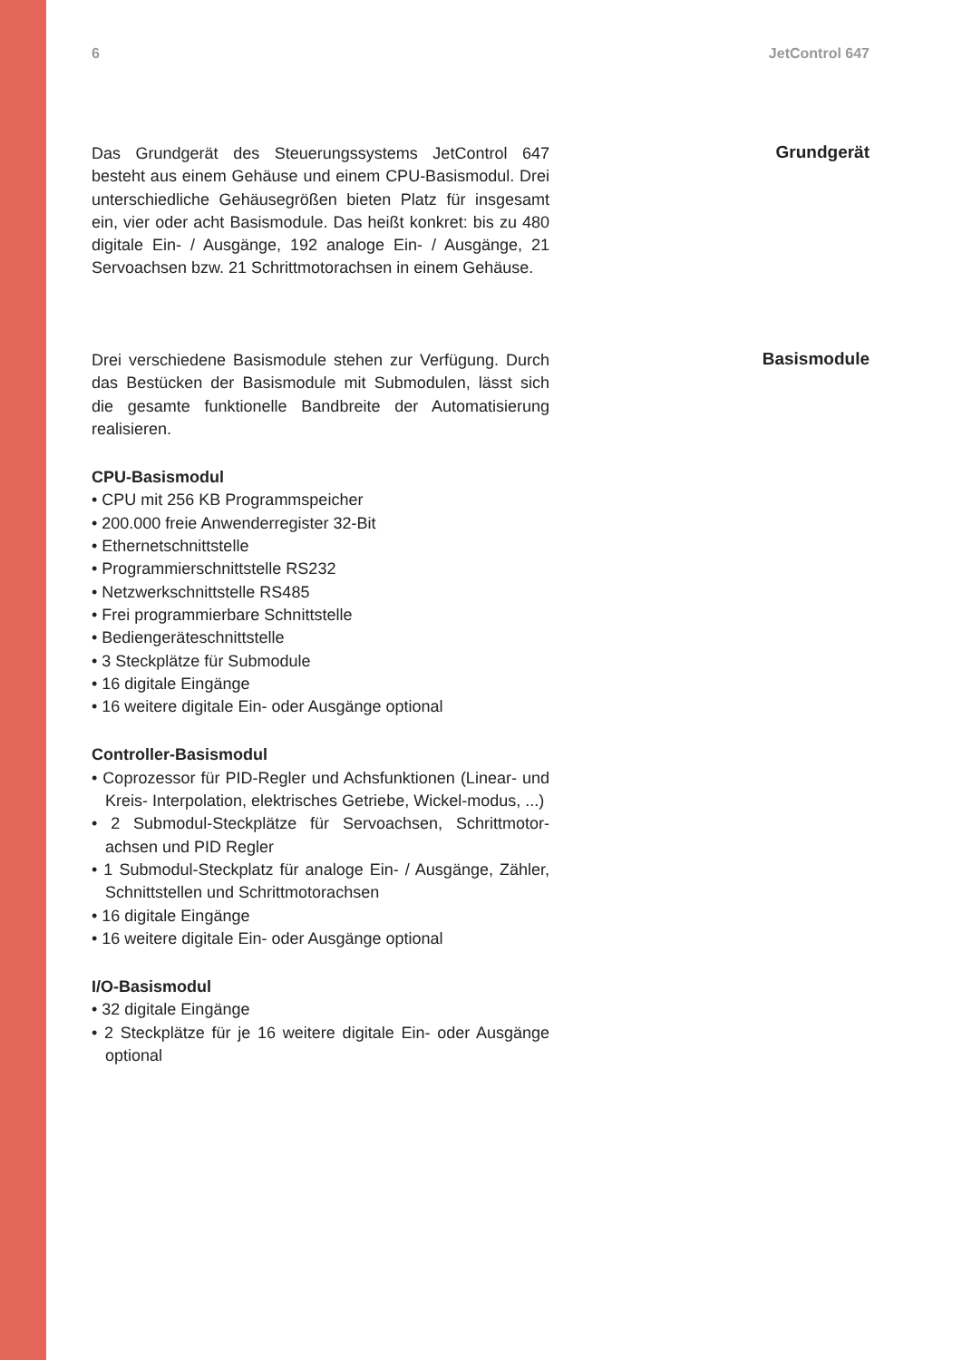6 JetControl 647
Das Grundgerät des Steuerungssystems JetControl 647 besteht aus einem Gehäuse und einem CPU-Basismodul. Drei unterschiedliche Gehäusegrößen bieten Platz für insgesamt ein, vier oder acht Basismodule. Das heißt konkret: bis zu 480 digitale Ein- / Ausgänge, 192 analoge Ein- / Ausgänge, 21 Servoachsen bzw. 21 Schrittmotorachsen in einem Gehäuse.
Grundgerät
Drei verschiedene Basismodule stehen zur Verfügung. Durch das Bestücken der Basismodule mit Submodulen, lässt sich die gesamte funktionelle Bandbreite der Automatisierung realisieren.
CPU-Basismodul
• CPU mit 256 KB Programmspeicher
• 200.000 freie Anwenderregister 32-Bit
• Ethernetschnittstelle
• Programmierschnittstelle RS232
• Netzwerkschnittstelle RS485
• Frei programmierbare Schnittstelle
• Bediengeräteschnittstelle
• 3 Steckplätze für Submodule
• 16 digitale Eingänge
• 16 weitere digitale Ein- oder Ausgänge optional
Controller-Basismodul
• Coprozessor für PID-Regler und Achsfunktionen (Linear- und Kreis- Interpolation, elektrisches Getriebe, Wickel-modus, ...)
• 2 Submodul-Steckplätze für Servoachsen, Schrittmotor-achsen und PID Regler
• 1 Submodul-Steckplatz für analoge Ein- / Ausgänge, Zähler, Schnittstellen und Schrittmotorachsen
• 16 digitale Eingänge
• 16 weitere digitale Ein- oder Ausgänge optional
I/O-Basismodul
• 32 digitale Eingänge
• 2 Steckplätze für je 16 weitere digitale Ein- oder Ausgänge optional
Basismodule